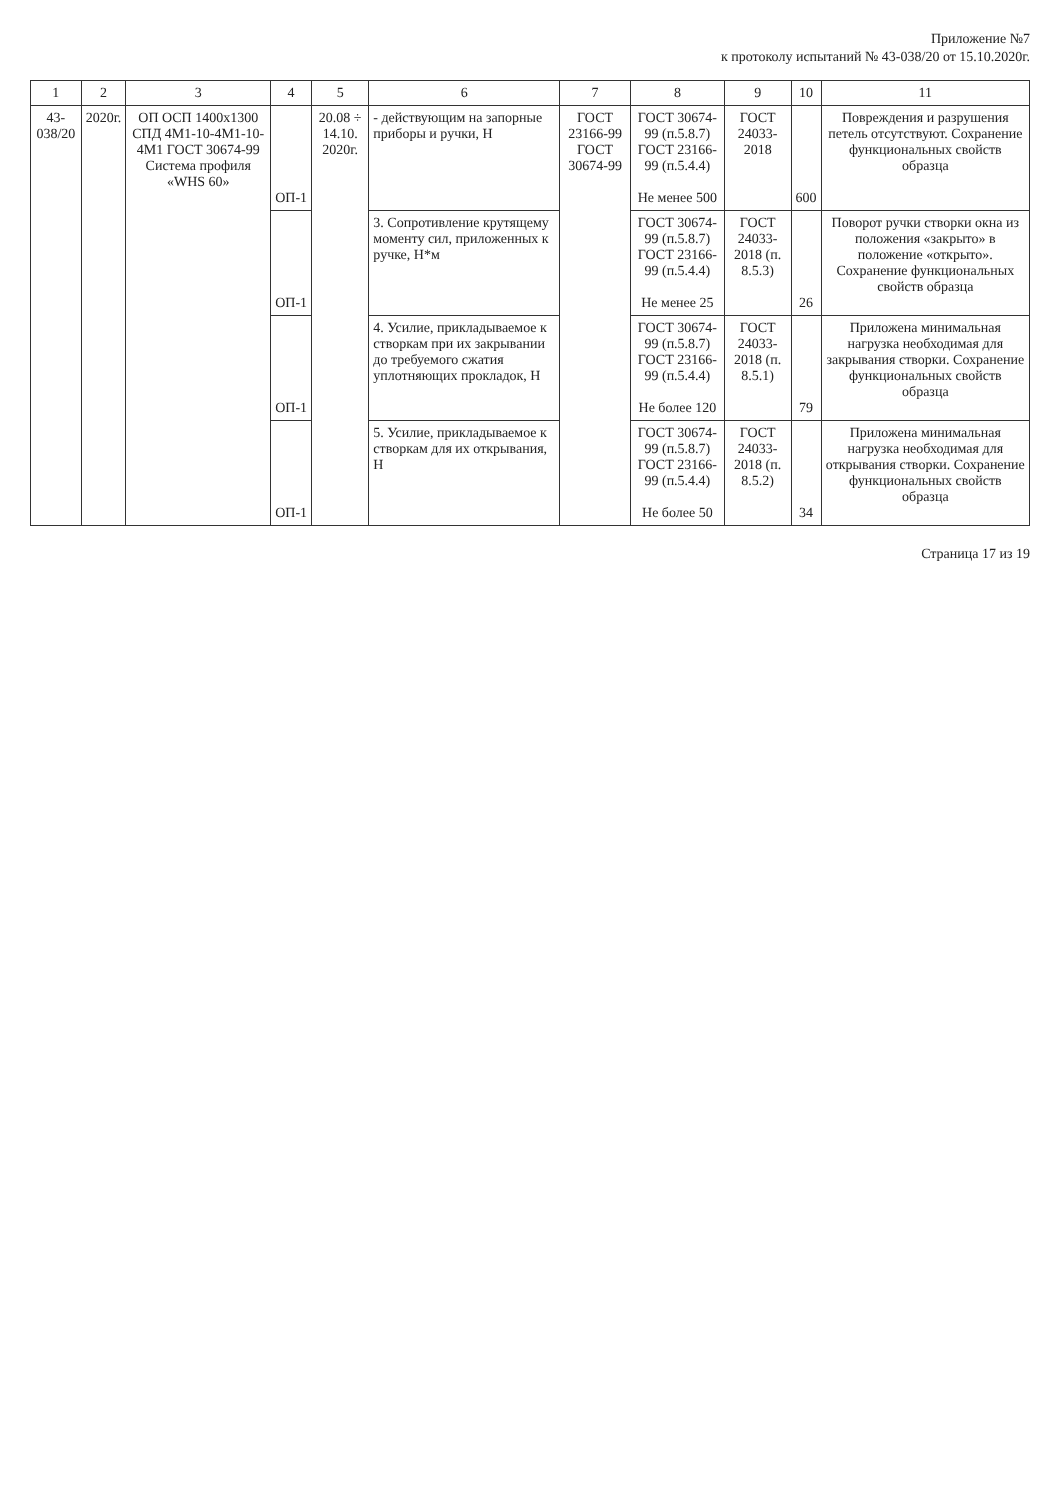Приложение №7
к протоколу испытаний № 43-038/20 от 15.10.2020г.
| 1 | 2 | 3 | 4 | 5 | 6 | 7 | 8 | 9 | 10 | 11 |
| --- | --- | --- | --- | --- | --- | --- | --- | --- | --- | --- |
| 43-038/20 | 2020г. | ОП ОСП 1400х1300 СПД 4М1-10-4М1-10-4М1 ГОСТ 30674-99 Система профиля «WHS 60» | ОП-1 | 20.08 ÷ 14.10. 2020г. | - действующим на запорные приборы и ручки, Н | ГОСТ 23166-99 ГОСТ 30674-99 | ГОСТ 30674-99 (п.5.8.7) ГОСТ 23166-99 (п.5.4.4) Не менее 500 | ГОСТ 24033-2018 | 600 | Повреждения и разрушения петель отсутствуют. Сохранение функциональных свойств образца |
| | | | ОП-1 | | 3. Сопротивление крутящему моменту сил, приложенных к ручке, Н*м | | ГОСТ 30674-99 (п.5.8.7) ГОСТ 23166-99 (п.5.4.4) Не менее 25 | ГОСТ 24033-2018 (п. 8.5.3) | 26 | Поворот ручки створки окна из положения «закрыто» в положение «открыто». Сохранение функциональных свойств образца |
| | | | ОП-1 | | 4. Усилие, прикладываемое к створкам при их закрывании до требуемого сжатия уплотняющих прокладок, Н | | ГОСТ 30674-99 (п.5.8.7) ГОСТ 23166-99 (п.5.4.4) Не более 120 | ГОСТ 24033-2018 (п. 8.5.1) | 79 | Приложена минимальная нагрузка необходимая для закрывания створки. Сохранение функциональных свойств образца |
| | | | ОП-1 | | 5. Усилие, прикладываемое к створкам для их открывания, Н | | ГОСТ 30674-99 (п.5.8.7) ГОСТ 23166-99 (п.5.4.4) Не более 50 | ГОСТ 24033-2018 (п. 8.5.2) | 34 | Приложена минимальная нагрузка необходимая для открывания створки. Сохранение функциональных свойств образца |
Страница 17 из 19